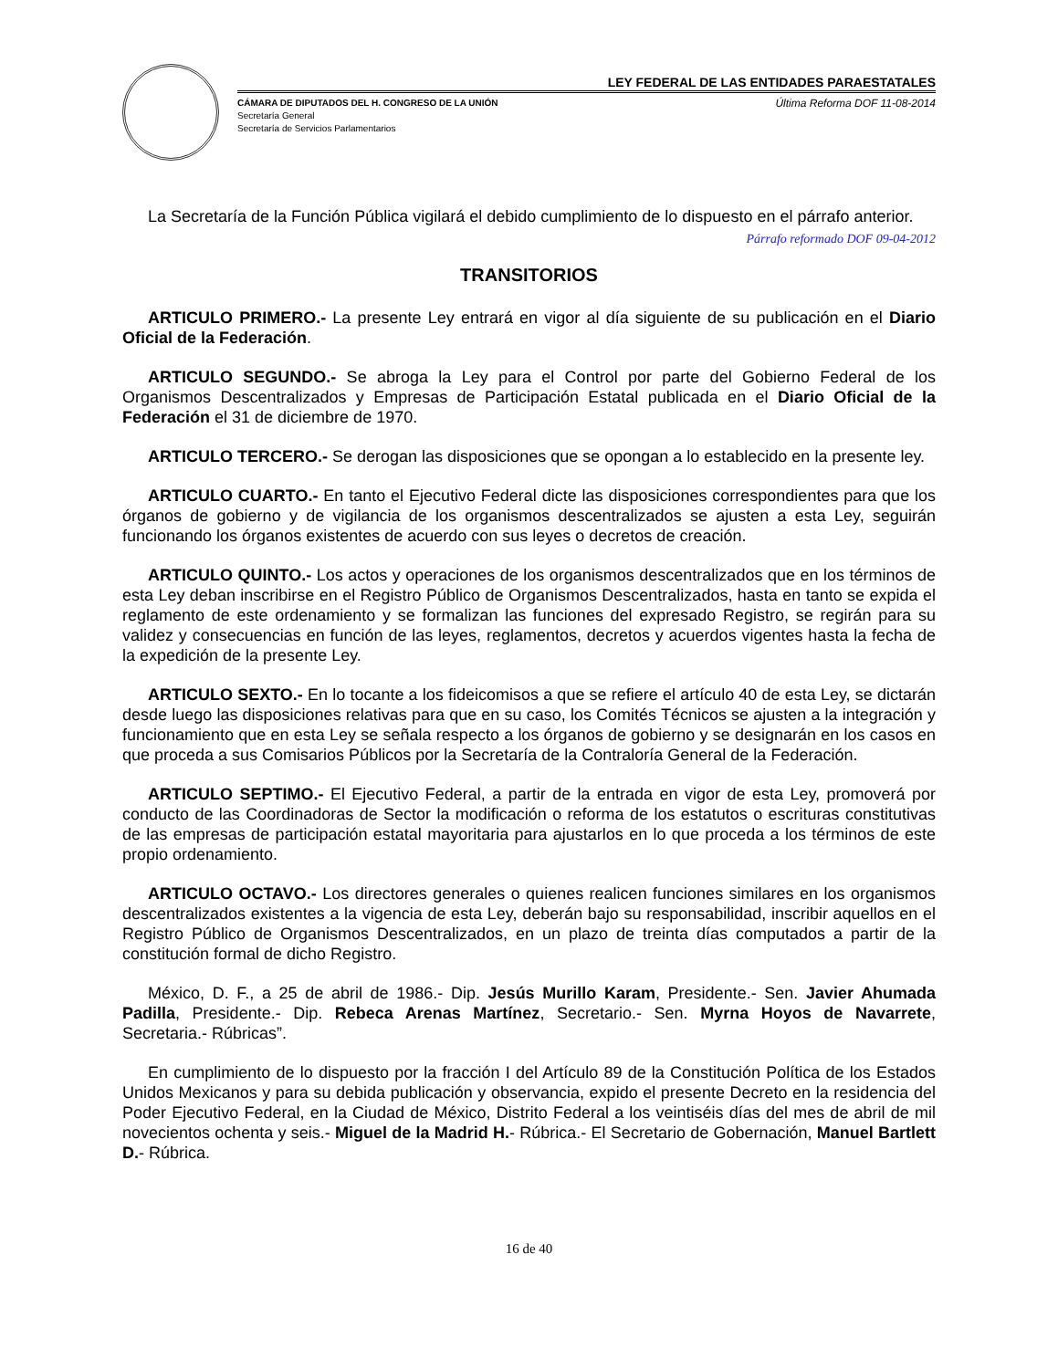LEY FEDERAL DE LAS ENTIDADES PARAESTATALES
CÁMARA DE DIPUTADOS DEL H. CONGRESO DE LA UNIÓN
Secretaría General
Secretaría de Servicios Parlamentarios
Última Reforma DOF 11-08-2014
La Secretaría de la Función Pública vigilará el debido cumplimiento de lo dispuesto en el párrafo anterior.
Párrafo reformado DOF 09-04-2012
TRANSITORIOS
ARTICULO PRIMERO.- La presente Ley entrará en vigor al día siguiente de su publicación en el Diario Oficial de la Federación.
ARTICULO SEGUNDO.- Se abroga la Ley para el Control por parte del Gobierno Federal de los Organismos Descentralizados y Empresas de Participación Estatal publicada en el Diario Oficial de la Federación el 31 de diciembre de 1970.
ARTICULO TERCERO.- Se derogan las disposiciones que se opongan a lo establecido en la presente ley.
ARTICULO CUARTO.- En tanto el Ejecutivo Federal dicte las disposiciones correspondientes para que los órganos de gobierno y de vigilancia de los organismos descentralizados se ajusten a esta Ley, seguirán funcionando los órganos existentes de acuerdo con sus leyes o decretos de creación.
ARTICULO QUINTO.- Los actos y operaciones de los organismos descentralizados que en los términos de esta Ley deban inscribirse en el Registro Público de Organismos Descentralizados, hasta en tanto se expida el reglamento de este ordenamiento y se formalizan las funciones del expresado Registro, se regirán para su validez y consecuencias en función de las leyes, reglamentos, decretos y acuerdos vigentes hasta la fecha de la expedición de la presente Ley.
ARTICULO SEXTO.- En lo tocante a los fideicomisos a que se refiere el artículo 40 de esta Ley, se dictarán desde luego las disposiciones relativas para que en su caso, los Comités Técnicos se ajusten a la integración y funcionamiento que en esta Ley se señala respecto a los órganos de gobierno y se designarán en los casos en que proceda a sus Comisarios Públicos por la Secretaría de la Contraloría General de la Federación.
ARTICULO SEPTIMO.- El Ejecutivo Federal, a partir de la entrada en vigor de esta Ley, promoverá por conducto de las Coordinadoras de Sector la modificación o reforma de los estatutos o escrituras constitutivas de las empresas de participación estatal mayoritaria para ajustarlos en lo que proceda a los términos de este propio ordenamiento.
ARTICULO OCTAVO.- Los directores generales o quienes realicen funciones similares en los organismos descentralizados existentes a la vigencia de esta Ley, deberán bajo su responsabilidad, inscribir aquellos en el Registro Público de Organismos Descentralizados, en un plazo de treinta días computados a partir de la constitución formal de dicho Registro.
México, D. F., a 25 de abril de 1986.- Dip. Jesús Murillo Karam, Presidente.- Sen. Javier Ahumada Padilla, Presidente.- Dip. Rebeca Arenas Martínez, Secretario.- Sen. Myrna Hoyos de Navarrete, Secretaria.- Rúbricas”.
En cumplimiento de lo dispuesto por la fracción I del Artículo 89 de la Constitución Política de los Estados Unidos Mexicanos y para su debida publicación y observancia, expido el presente Decreto en la residencia del Poder Ejecutivo Federal, en la Ciudad de México, Distrito Federal a los veintiséis días del mes de abril de mil novecientos ochenta y seis.- Miguel de la Madrid H.- Rúbrica.- El Secretario de Gobernación, Manuel Bartlett D.- Rúbrica.
16 de 40